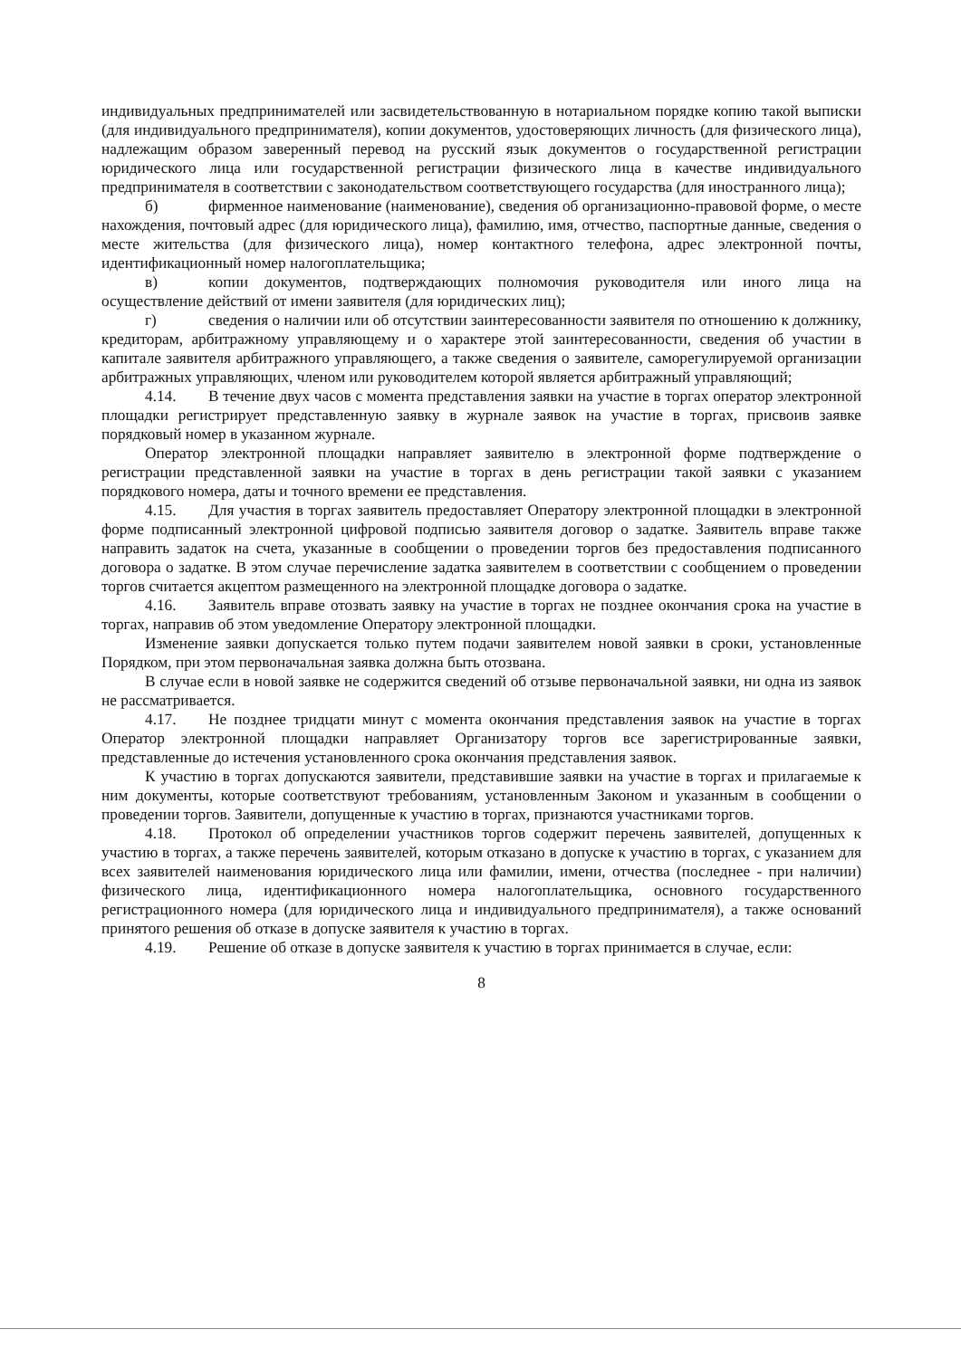индивидуальных предпринимателей или засвидетельствованную в нотариальном порядке копию такой выписки (для индивидуального предпринимателя), копии документов, удостоверяющих личность (для физического лица), надлежащим образом заверенный перевод на русский язык документов о государственной регистрации юридического лица или государственной регистрации физического лица в качестве индивидуального предпринимателя в соответствии с законодательством соответствующего государства (для иностранного лица);
б) фирменное наименование (наименование), сведения об организационно-правовой форме, о месте нахождения, почтовый адрес (для юридического лица), фамилию, имя, отчество, паспортные данные, сведения о месте жительства (для физического лица), номер контактного телефона, адрес электронной почты, идентификационный номер налогоплательщика;
в) копии документов, подтверждающих полномочия руководителя или иного лица на осуществление действий от имени заявителя (для юридических лиц);
г) сведения о наличии или об отсутствии заинтересованности заявителя по отношению к должнику, кредиторам, арбитражному управляющему и о характере этой заинтересованности, сведения об участии в капитале заявителя арбитражного управляющего, а также сведения о заявителе, саморегулируемой организации арбитражных управляющих, членом или руководителем которой является арбитражный управляющий;
4.14. В течение двух часов с момента представления заявки на участие в торгах оператор электронной площадки регистрирует представленную заявку в журнале заявок на участие в торгах, присвоив заявке порядковый номер в указанном журнале.
Оператор электронной площадки направляет заявителю в электронной форме подтверждение о регистрации представленной заявки на участие в торгах в день регистрации такой заявки с указанием порядкового номера, даты и точного времени ее представления.
4.15. Для участия в торгах заявитель предоставляет Оператору электронной площадки в электронной форме подписанный электронной цифровой подписью заявителя договор о задатке. Заявитель вправе также направить задаток на счета, указанные в сообщении о проведении торгов без предоставления подписанного договора о задатке. В этом случае перечисление задатка заявителем в соответствии с сообщением о проведении торгов считается акцептом размещенного на электронной площадке договора о задатке.
4.16. Заявитель вправе отозвать заявку на участие в торгах не позднее окончания срока на участие в торгах, направив об этом уведомление Оператору электронной площадки.
Изменение заявки допускается только путем подачи заявителем новой заявки в сроки, установленные Порядком, при этом первоначальная заявка должна быть отозвана.
В случае если в новой заявке не содержится сведений об отзыве первоначальной заявки, ни одна из заявок не рассматривается.
4.17. Не позднее тридцати минут с момента окончания представления заявок на участие в торгах Оператор электронной площадки направляет Организатору торгов все зарегистрированные заявки, представленные до истечения установленного срока окончания представления заявок.
К участию в торгах допускаются заявители, представившие заявки на участие в торгах и прилагаемые к ним документы, которые соответствуют требованиям, установленным Законом и указанным в сообщении о проведении торгов. Заявители, допущенные к участию в торгах, признаются участниками торгов.
4.18. Протокол об определении участников торгов содержит перечень заявителей, допущенных к участию в торгах, а также перечень заявителей, которым отказано в допуске к участию в торгах, с указанием для всех заявителей наименования юридического лица или фамилии, имени, отчества (последнее - при наличии) физического лица, идентификационного номера налогоплательщика, основного государственного регистрационного номера (для юридического лица и индивидуального предпринимателя), а также оснований принятого решения об отказе в допуске заявителя к участию в торгах.
4.19. Решение об отказе в допуске заявителя к участию в торгах принимается в случае, если:
8